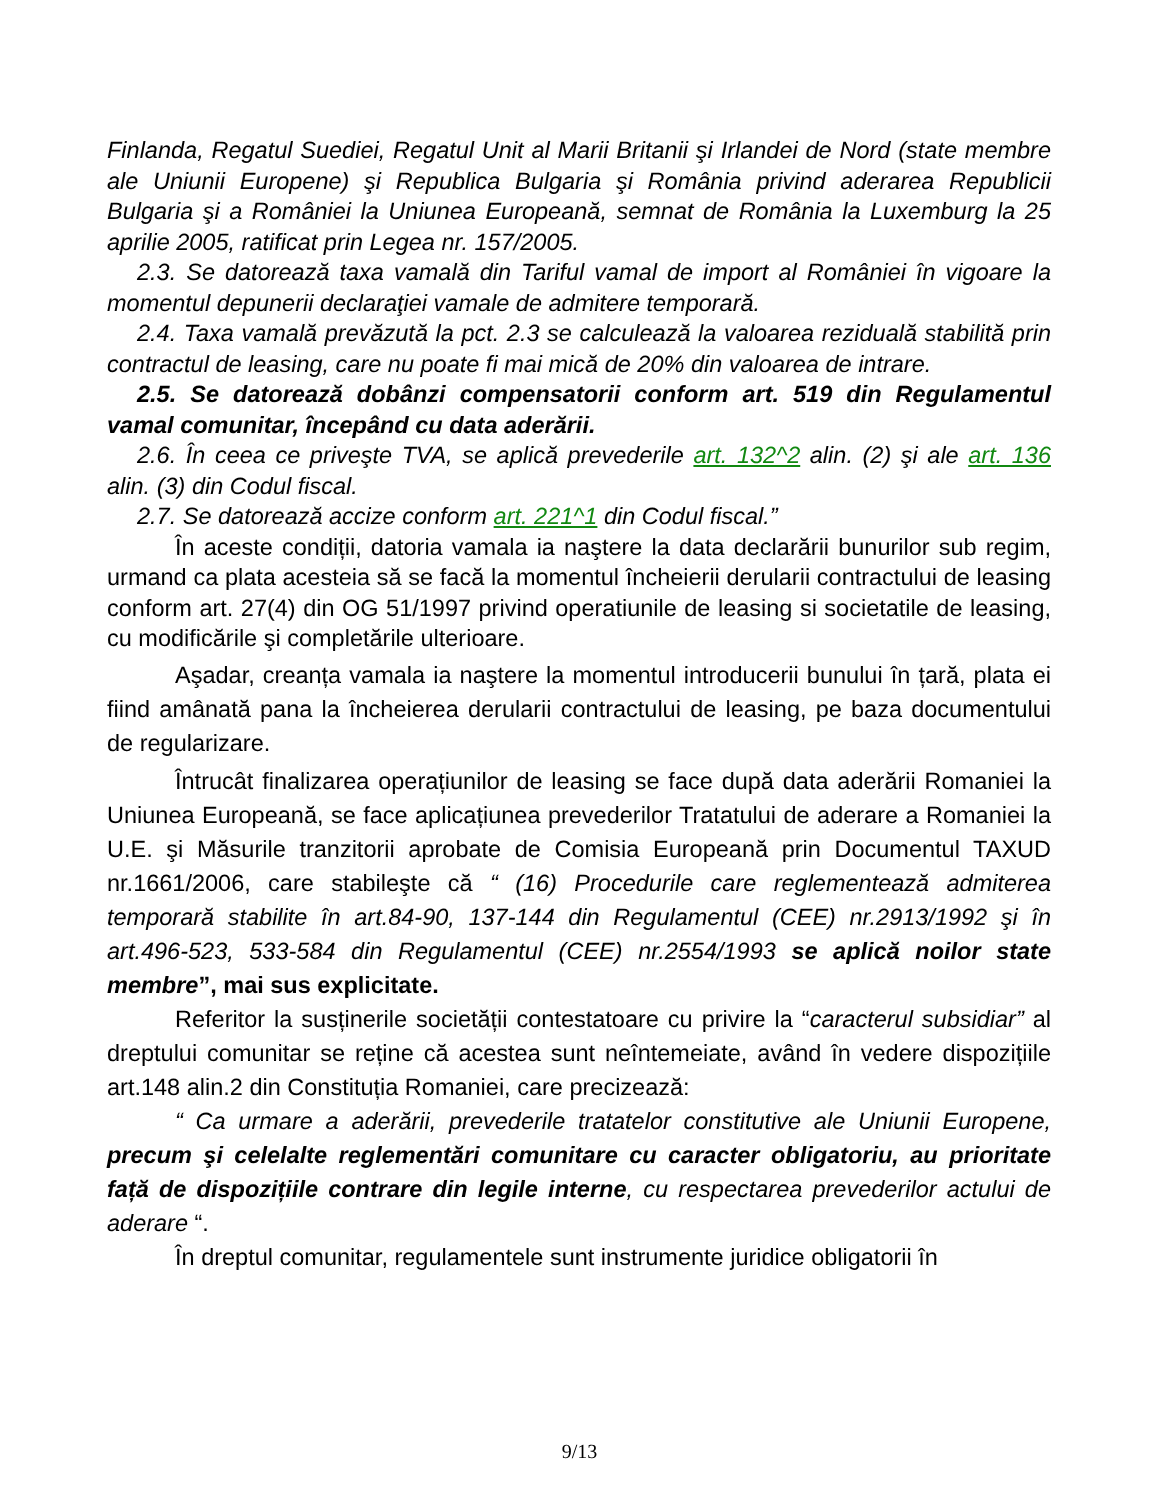Finlanda, Regatul Suediei, Regatul Unit al Marii Britanii şi Irlandei de Nord (state membre ale Uniunii Europene) şi Republica Bulgaria şi România privind aderarea Republicii Bulgaria şi a României la Uniunea Europeană, semnat de România la Luxemburg la 25 aprilie 2005, ratificat prin Legea nr. 157/2005.
2.3. Se datorează taxa vamală din Tariful vamal de import al României în vigoare la momentul depunerii declaraţiei vamale de admitere temporară.
2.4. Taxa vamală prevăzută la pct. 2.3 se calculează la valoarea reziduală stabilită prin contractul de leasing, care nu poate fi mai mică de 20% din valoarea de intrare.
2.5. Se datorează dobânzi compensatorii conform art. 519 din Regulamentul vamal comunitar, începând cu data aderării.
2.6. În ceea ce priveşte TVA, se aplică prevederile art. 132^2 alin. (2) şi ale art. 136 alin. (3) din Codul fiscal.
2.7. Se datorează accize conform art. 221^1 din Codul fiscal.”
În aceste condiții, datoria vamala ia naştere la data declarării bunurilor sub regim, urmand ca plata acesteia să se facă la momentul încheierii derularii contractului de leasing conform art. 27(4) din OG 51/1997 privind operatiunile de leasing si societatile de leasing, cu modificările şi completările ulterioare.
Aşadar, creanța vamala ia naştere la momentul introducerii bunului în țară, plata ei fiind amânată pana la încheierea derularii contractului de leasing, pe baza documentului de regularizare.
Întrucât finalizarea operațiunilor de leasing se face după data aderării Romaniei la Uniunea Europeană, se face aplicațiunea prevederilor Tratatului de aderare a Romaniei la U.E. şi Măsurile tranzitorii aprobate de Comisia Europeană prin Documentul TAXUD nr.1661/2006, care stabileşte că “ (16) Procedurile care reglementează admiterea temporară stabilite în art.84-90, 137-144 din Regulamentul (CEE) nr.2913/1992 şi în art.496-523, 533-584 din Regulamentul (CEE) nr.2554/1993 se aplică noilor state membre”, mai sus explicitate.
Referitor la susținerile societății contestatoare cu privire la “caracterul subsidiar” al dreptului comunitar se reține că acestea sunt neîntemeiate, având în vedere dispozițiile art.148 alin.2 din Constituția Romaniei, care precizează:
“ Ca urmare a aderării, prevederile tratatelor constitutive ale Uniunii Europene, precum şi celelalte reglementări comunitare cu caracter obligatoriu, au prioritate față de dispozițiile contrare din legile interne, cu respectarea prevederilor actului de aderare “.
În dreptul comunitar, regulamentele sunt instrumente juridice obligatorii în
9/13